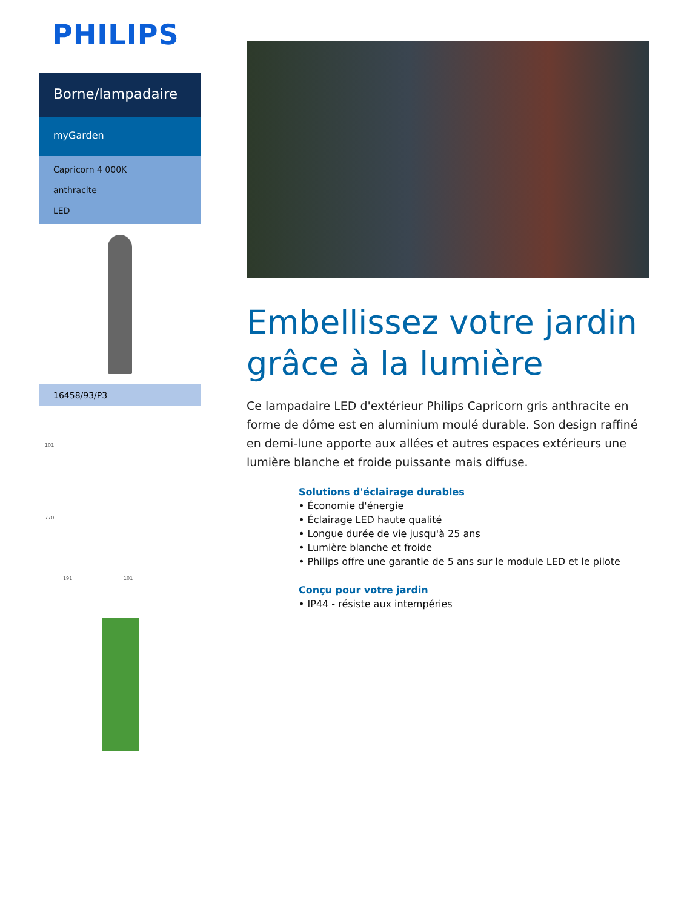PHILIPS
Borne/lampadaire
myGarden
Capricorn 4 000K
anthracite
LED
16458/93/P3
101
770
191 101
Embellissez votre jardin grâce à la lumière
Ce lampadaire LED d'extérieur Philips Capricorn gris anthracite en forme de dôme est en aluminium moulé durable. Son design raffiné en demi-lune apporte aux allées et autres espaces extérieurs une lumière blanche et froide puissante mais diffuse.
Solutions d'éclairage durables
• Économie d'énergie
• Éclairage LED haute qualité
• Longue durée de vie jusqu'à 25 ans
• Lumière blanche et froide
• Philips offre une garantie de 5 ans sur le module LED et le pilote
Conçu pour votre jardin
• IP44 - résiste aux intempéries